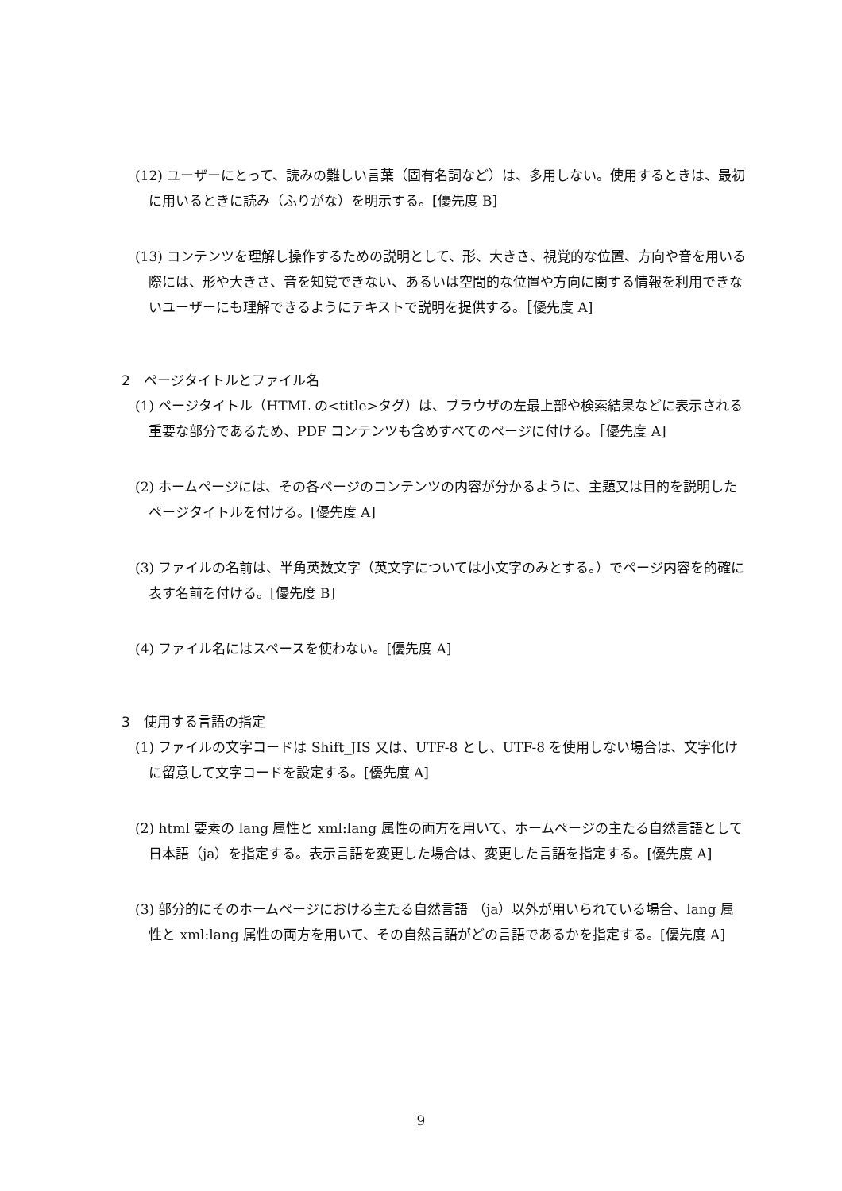(12) ユーザーにとって、読みの難しい言葉（固有名詞など）は、多用しない。使用するときは、最初に用いるときに読み（ふりがな）を明示する。[優先度 B]
(13) コンテンツを理解し操作するための説明として、形、大きさ、視覚的な位置、方向や音を用いる際には、形や大きさ、音を知覚できない、あるいは空間的な位置や方向に関する情報を利用できないユーザーにも理解できるようにテキストで説明を提供する。［優先度 A]
2　ページタイトルとファイル名
(1) ページタイトル（HTML の<title>タグ）は、ブラウザの左最上部や検索結果などに表示される重要な部分であるため、PDF コンテンツも含めすべてのページに付ける。［優先度 A]
(2) ホームページには、その各ページのコンテンツの内容が分かるように、主題又は目的を説明したページタイトルを付ける。[優先度 A]
(3) ファイルの名前は、半角英数文字（英文字については小文字のみとする。）でページ内容を的確に表す名前を付ける。[優先度 B]
(4) ファイル名にはスペースを使わない。[優先度 A]
3　使用する言語の指定
(1) ファイルの文字コードは Shift_JIS 又は、UTF-8 とし、UTF-8 を使用しない場合は、文字化けに留意して文字コードを設定する。[優先度 A]
(2) html 要素の lang 属性と xml:lang 属性の両方を用いて、ホームページの主たる自然言語として日本語（ja）を指定する。表示言語を変更した場合は、変更した言語を指定する。[優先度 A]
(3) 部分的にそのホームページにおける主たる自然言語 （ja）以外が用いられている場合、lang 属性と xml:lang 属性の両方を用いて、その自然言語がどの言語であるかを指定する。[優先度 A]
9